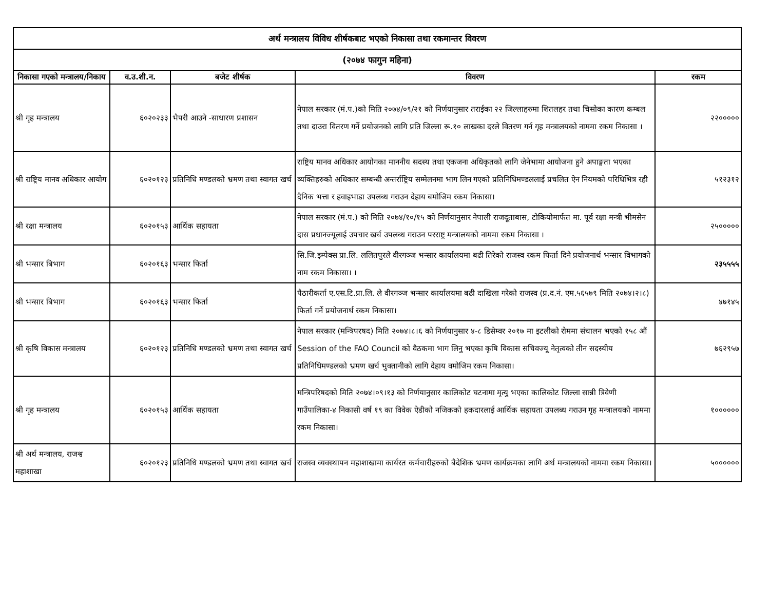| अर्थ मन्त्रालय विविध शीर्षकबाट भएको निकासा तथा रकमान्तर विवरण | | | | |
| (२०७४ फागुन महिना) | | | | |
| निकासा गएको मन्त्रालय/निकाय | व.उ.शी.न. | बजेट शीर्षक | विवरण | रकम |
| श्री गृह मन्त्रालय | ६०२०२३३ | भैपरी आउने -साधारण प्रशासन | नेपाल सरकार (मं.प.)को मिति २०७४/०९/२१ को निर्णयानुसार तराईका २२ जिल्लाहरुमा शितलहर तथा चिसोका कारण कम्बल तथा दाउरा वितरण गर्ने प्रयोजनको लागि प्रति जिल्ला रू.१० लाखका दरले वितरण गर्न गृह मन्त्रालयको नाममा रकम निकासा । | २२००००० |
| श्री राष्ट्रिय मानव अधिकार आयोग | ६०२०१२३ | प्रतिनिधि मण्डलको भ्रमण तथा स्वागत खर्च | राष्ट्रिय मानव अधिकार आयोगका माननीय सदस्य तथा एकजना अधिकृतको लागि जेनेभामा आयोजना हुने अपाङ्गता भएका व्यक्तिहरुको अधिकार सम्बन्धी अन्तर्राष्ट्रिय सम्मेलनमा भाग लिन गएको प्रतिनिधिमण्डललाई प्रचलित ऐन नियमको परिधिभित्र रही दैनिक भत्ता र हवाइभाडा उपलब्ध गराउन देहाय बमोजिम रकम निकासा। | ५१२३१२ |
| श्री रक्षा मन्त्रालय | ६०२०१५३ | आर्थिक सहायता | नेपाल सरकार (मं.प.) को मिति २०७४/१०/१५ को निर्णयानुसार नेपाली राजदूताबास, टोकियोमार्फत मा. पूर्व रक्षा मन्त्री भीमसेन दास प्रधानज्यूलाई उपचार खर्च उपलब्ध गराउन परराष्ट्र मन्त्रालयको नाममा रकम निकासा । | २५००००० |
| श्री भन्सार बिभाग | ६०२०१६३ | भन्सार फिर्ता | सि.जि.इम्पेक्स प्रा.लि. ललितपुरले वीरगञ्ज भन्सार कार्यालयमा बढी तिरेको राजस्व रकम फिर्ता दिने प्रयोजनार्थ भन्सार विभागको नाम रकम निकासा। । | २३५५५५ |
| श्री भन्सार बिभाग | ६०२०१६३ | भन्सार फिर्ता | पैठारीकर्ता ए.एस.टि.प्रा.लि. ले वीरगञ्ज भन्सार कार्यालयमा बढी दाखिला गरेको राजस्व (प्र.द.नं. एम.५६५७९ मिति २०७४।२।८) फिर्ता गर्ने प्रयोजनार्थ रकम निकासा। | ४७१४५ |
| श्री कृषि विकास मन्त्रालय | ६०२०१२३ | प्रतिनिधि मण्डलको भ्रमण तथा स्वागत खर्च | नेपाल सरकार (मन्त्रिपरषद) मिति २०७४।८।६ को निर्णयानुसार ४-८ डिसेम्वर २०१७ मा इटलीको रोममा संचालन भएको १५८ औं Session of the FAO Council को वैठकमा भाग लिनु भएका कृषि विकास सचिवज्यू नेतृत्वको तीन सदस्यीय प्रतिनिधिमण्डलको भ्रमण खर्च भुक्तानीको लागि देहाय वमोजिम रकम निकासा। | ७६२९५७ |
| श्री गृह मन्त्रालय | ६०२०१५३ | आर्थिक सहायता | मन्त्रिपरिषदको मिति २०७४।०९।१३ को निर्णयानुसार कालिकोट घटनामा मृत्यु भएका कालिकोट जिल्ला सान्नी त्रिवेणी गाउँपालिका-४ निकासी वर्ष १९ का विवेक ऐडीको नजिकको हकदारलाई आर्थिक सहायता उपलब्ध गराउन गृह मन्त्रालयको नाममा रकम निकासा। | १०००००० |
| श्री अर्थ मन्त्रालय, राजश्व महाशाखा | ६०२०१२३ | प्रतिनिधि मण्डलको भ्रमण तथा स्वागत खर्च | राजस्व व्यवस्थापन महाशाखामा कार्यरत कर्मचारीहरुको बैदेशिक भ्रमण कार्यक्रमका लागि अर्थ मन्त्रालयको नाममा रकम निकासा। | ५०००००० |